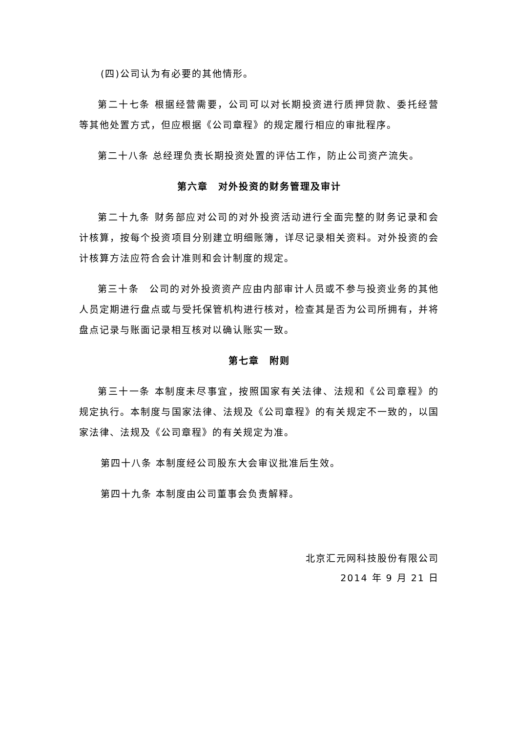(四)公司认为有必要的其他情形。
第二十七条 根据经营需要，公司可以对长期投资进行质押贷款、委托经营等其他处置方式，但应根据《公司章程》的规定履行相应的审批程序。
第二十八条 总经理负责长期投资处置的评估工作，防止公司资产流失。
第六章　对外投资的财务管理及审计
第二十九条 财务部应对公司的对外投资活动进行全面完整的财务记录和会计核算，按每个投资项目分别建立明细账簿，详尽记录相关资料。对外投资的会计核算方法应符合会计准则和会计制度的规定。
第三十条　公司的对外投资资产应由内部审计人员或不参与投资业务的其他人员定期进行盘点或与受托保管机构进行核对，检查其是否为公司所拥有，并将盘点记录与账面记录相互核对以确认账实一致。
第七章　附则
第三十一条 本制度未尽事宜，按照国家有关法律、法规和《公司章程》的规定执行。本制度与国家法律、法规及《公司章程》的有关规定不一致的，以国家法律、法规及《公司章程》的有关规定为准。
第四十八条 本制度经公司股东大会审议批准后生效。
第四十九条 本制度由公司董事会负责解释。
北京汇元网科技股份有限公司
2014 年 9 月 21 日